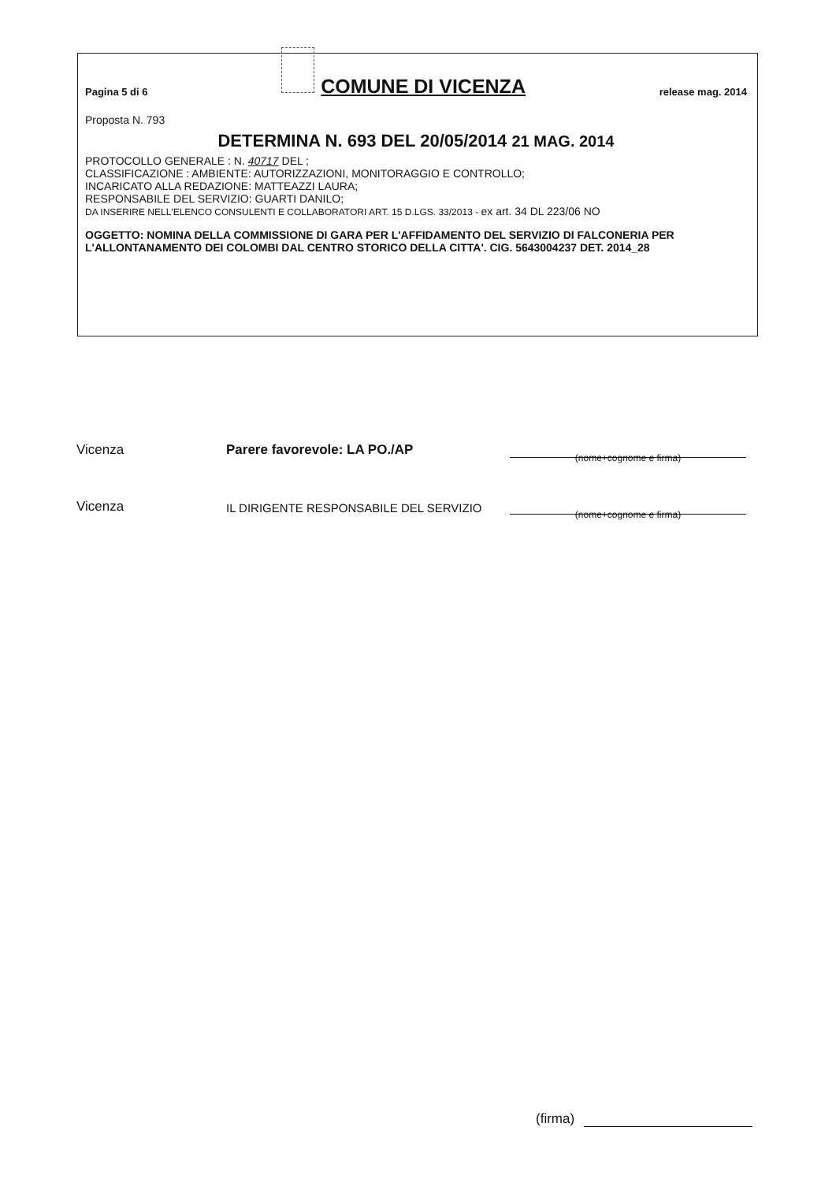Pagina 5 di 6 COMUNE DI VICENZA release mag. 2014
Proposta N. 793
DETERMINA N. 693 DEL 20/05/2014 21 MAG. 2014
PROTOCOLLO GENERALE : N. 40717 DEL ;
CLASSIFICAZIONE : AMBIENTE: AUTORIZZAZIONI, MONITORAGGIO E CONTROLLO;
INCARICATO ALLA REDAZIONE: MATTEAZZI LAURA;
RESPONSABILE DEL SERVIZIO: GUARTI DANILO;
DA INSERIRE NELL'ELENCO CONSULENTI E COLLABORATORI ART. 15 D.LGS. 33/2013 - ex art. 34 DL 223/06 NO
OGGETTO: NOMINA DELLA COMMISSIONE DI GARA PER L'AFFIDAMENTO DEL SERVIZIO DI FALCONERIA PER L'ALLONTANAMENTO DEI COLOMBI DAL CENTRO STORICO DELLA CITTA'. CIG. 5643004237 DET. 2014_28
Vicenza Parere favorevole: LA PO./AP
(nome+cognome e firma)
Vicenza IL DIRIGENTE RESPONSABILE DEL SERVIZIO
(nome+cognome e firma)
(firma)